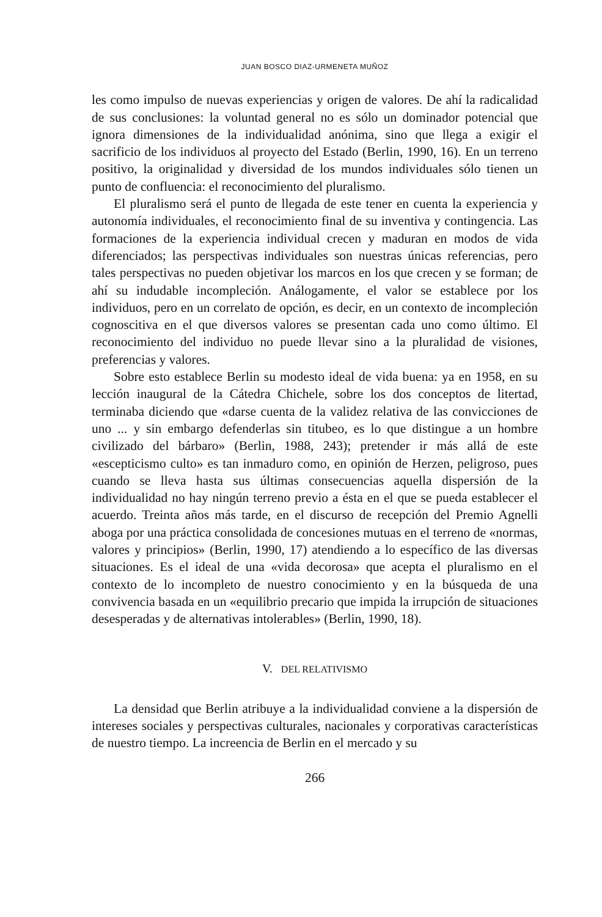JUAN BOSCO DIAZ-URMENETA MUÑOZ
les como impulso de nuevas experiencias y origen de valores. De ahí la radicalidad de sus conclusiones: la voluntad general no es sólo un dominador potencial que ignora dimensiones de la individualidad anónima, sino que llega a exigir el sacrificio de los individuos al proyecto del Estado (Berlin, 1990, 16). En un terreno positivo, la originalidad y diversidad de los mundos individuales sólo tienen un punto de confluencia: el reconocimiento del pluralismo.
El pluralismo será el punto de llegada de este tener en cuenta la experiencia y autonomía individuales, el reconocimiento final de su inventiva y contingencia. Las formaciones de la experiencia individual crecen y maduran en modos de vida diferenciados; las perspectivas individuales son nuestras únicas referencias, pero tales perspectivas no pueden objetivar los marcos en los que crecen y se forman; de ahí su indudable incompleción. Análogamente, el valor se establece por los individuos, pero en un correlato de opción, es decir, en un contexto de incompleción cognoscitiva en el que diversos valores se presentan cada uno como último. El reconocimiento del individuo no puede llevar sino a la pluralidad de visiones, preferencias y valores.
Sobre esto establece Berlin su modesto ideal de vida buena: ya en 1958, en su lección inaugural de la Cátedra Chichele, sobre los dos conceptos de litertad, terminaba diciendo que «darse cuenta de la validez relativa de las convicciones de uno ... y sin embargo defenderlas sin titubeo, es lo que distingue a un hombre civilizado del bárbaro» (Berlin, 1988, 243); pretender ir más allá de este «escepticismo culto» es tan inmaduro como, en opinión de Herzen, peligroso, pues cuando se lleva hasta sus últimas consecuencias aquella dispersión de la individualidad no hay ningún terreno previo a ésta en el que se pueda establecer el acuerdo. Treinta años más tarde, en el discurso de recepción del Premio Agnelli aboga por una práctica consolidada de concesiones mutuas en el terreno de «normas, valores y principios» (Berlin, 1990, 17) atendiendo a lo específico de las diversas situaciones. Es el ideal de una «vida decorosa» que acepta el pluralismo en el contexto de lo incompleto de nuestro conocimiento y en la búsqueda de una convivencia basada en un «equilibrio precario que impida la irrupción de situaciones desesperadas y de alternativas intolerables» (Berlin, 1990, 18).
V. DEL RELATIVISMO
La densidad que Berlin atribuye a la individualidad conviene a la dispersión de intereses sociales y perspectivas culturales, nacionales y corporativas características de nuestro tiempo. La increencia de Berlin en el mercado y su
266